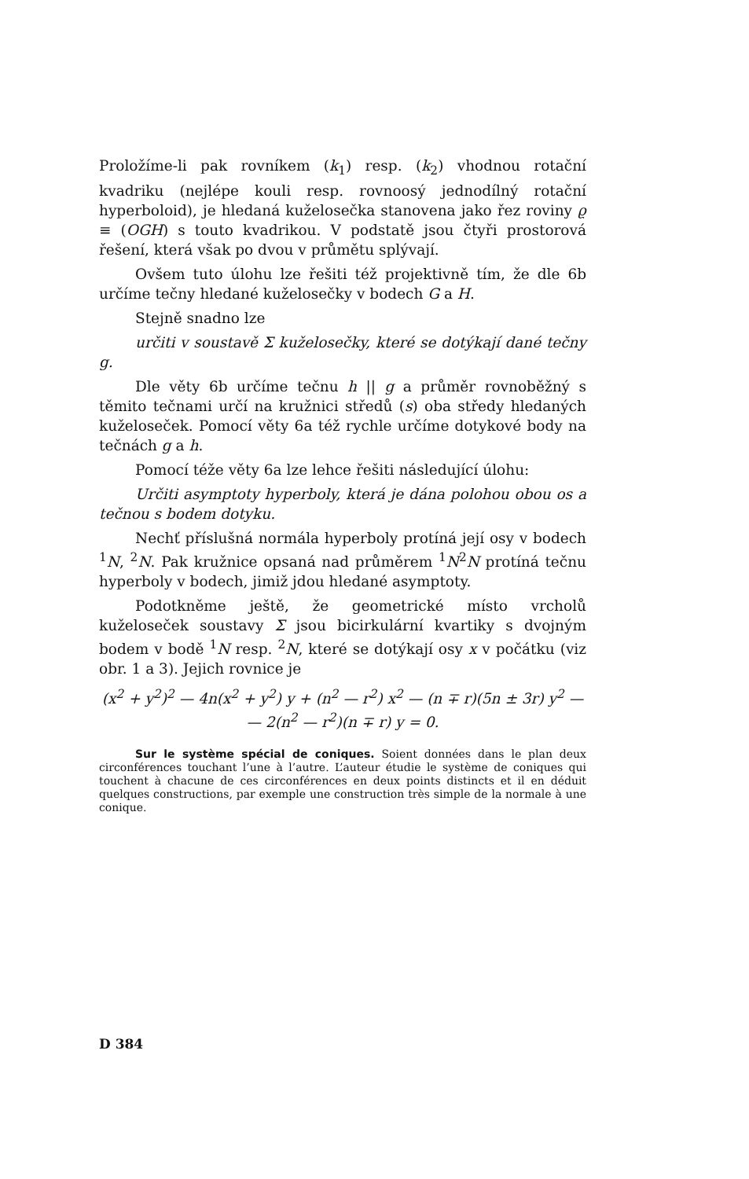Proložíme-li pak rovníkem (k<sub>1</sub>) resp. (k<sub>2</sub>) vhodnou rotační kvadriku (nejlépe kouli resp. rovnoosý jednodílný rotační hyperboloid), je hledaná kuželosečka stanovena jako řez roviny ϱ ≡ (OGH) s touto kvadrikou. V podstatě jsou čtyři prostorová řešení, která však po dvou v průmětu splývají.
Ovšem tuto úlohu lze řešiti též projektivně tím, že dle 6b určíme tečny hledané kuželosečky v bodech G a H.
Stejně snadno lze
určiti v soustavě Σ kuželosečky, které se dotýkají dané tečny g.
Dle věty 6b určíme tečnu h || g a průměr rovnoběžný s těmito tečnami určí na kružnici středů (s) oba středy hledaných kuželoseček. Pomocí věty 6a též rychle určíme dotykové body na tečnách g a h.
Pomocí téže věty 6a lze lehce řešiti následující úlohu:
Určiti asymptoty hyperboly, která je dána polohou obou os a tečnou s bodem dotyku.
Nechť příslušná normála hyperboly protíná její osy v bodech <sup>1</sup>N, <sup>2</sup>N. Pak kružnice opsaná nad průměrem <sup>1</sup>N<sup>2</sup>N protíná tečnu hyperboly v bodech, jimiž jdou hledané asymptoty.
Podotkněme ještě, že geometrické místo vrcholů kuželoseček soustavy Σ jsou bicirkulární kvartiky s dvojným bodem v bodě <sup>1</sup>N resp. <sup>2</sup>N, které se dotýkají osy x v počátku (viz obr. 1 a 3). Jejich rovnice je
(x<sup>2</sup> + y<sup>2</sup>)<sup>2</sup> — 4n(x<sup>2</sup> + y<sup>2</sup>) y + (n<sup>2</sup> — r<sup>2</sup>) x<sup>2</sup> — (n ∓ r)(5n ± 3r) y<sup>2</sup> —
— 2(n<sup>2</sup> — r<sup>2</sup>)(n ∓ r) y = 0.
Sur le système spécial de coniques. Soient données dans le plan deux circonférences touchant l’une à l’autre. L’auteur étudie le système de coniques qui touchent à chacune de ces circonférences en deux points distincts et il en déduit quelques constructions, par exemple une construction très simple de la normale à une conique.
D 384